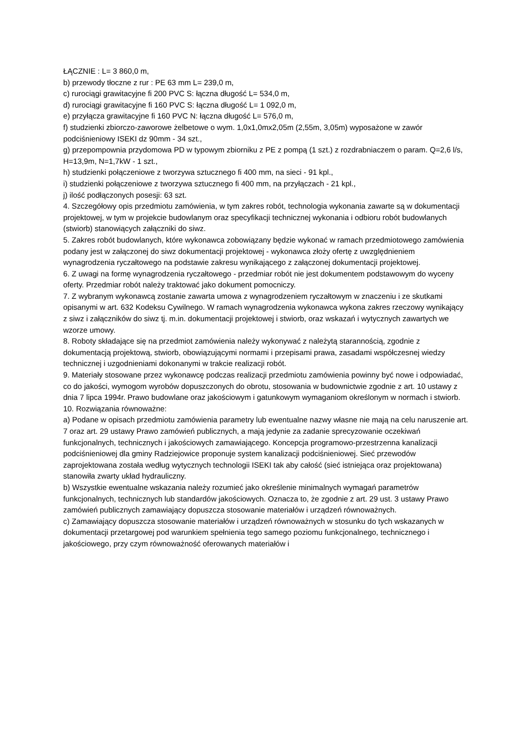ŁĄCZNIE : L= 3 860,0 m,
b) przewody tłoczne z rur : PE 63 mm L= 239,0 m,
c) rurociągi grawitacyjne fi 200 PVC S: łączna długość L= 534,0 m,
d) rurociągi grawitacyjne fi 160 PVC S: łączna długość L= 1 092,0 m,
e) przyłącza grawitacyjne fi 160 PVC N: łączna długość L= 576,0 m,
f) studzienki zbiorczo-zaworowe żelbetowe o wym. 1,0x1,0mx2,05m (2,55m, 3,05m) wyposażone w zawór podciśnieniowy ISEKI dz 90mm - 34 szt.,
g) przepompownia przydomowa PD w typowym zbiorniku z PE z pompą (1 szt.) z rozdrabniaczem o param. Q=2,6 l/s, H=13,9m, N=1,7kW - 1 szt.,
h) studzienki połączeniowe z tworzywa sztucznego fi 400 mm, na sieci - 91 kpl.,
i) studzienki połączeniowe z tworzywa sztucznego fi 400 mm, na przyłączach - 21 kpl.,
j) ilość podłączonych posesji: 63 szt.
4. Szczegółowy opis przedmiotu zamówienia, w tym zakres robót, technologia wykonania zawarte są w dokumentacji projektowej, w tym w projekcie budowlanym oraz specyfikacji technicznej wykonania i odbioru robót budowlanych (stwiorb) stanowiących załączniki do siwz.
5. Zakres robót budowlanych, które wykonawca zobowiązany będzie wykonać w ramach przedmiotowego zamówienia podany jest w załączonej do siwz dokumentacji projektowej - wykonawca złoży ofertę z uwzględnieniem wynagrodzenia ryczałtowego na podstawie zakresu wynikającego z załączonej dokumentacji projektowej.
6. Z uwagi na formę wynagrodzenia ryczałtowego - przedmiar robót nie jest dokumentem podstawowym do wyceny oferty. Przedmiar robót należy traktować jako dokument pomocniczy.
7. Z wybranym wykonawcą zostanie zawarta umowa z wynagrodzeniem ryczałtowym w znaczeniu i ze skutkami opisanymi w art. 632 Kodeksu Cywilnego. W ramach wynagrodzenia wykonawca wykona zakres rzeczowy wynikający z siwz i załączników do siwz tj. m.in. dokumentacji projektowej i stwiorb, oraz wskazań i wytycznych zawartych we wzorze umowy.
8. Roboty składające się na przedmiot zamówienia należy wykonywać z należytą starannością, zgodnie z dokumentacją projektową, stwiorb, obowiązującymi normami i przepisami prawa, zasadami współczesnej wiedzy technicznej i uzgodnieniami dokonanymi w trakcie realizacji robót.
9. Materiały stosowane przez wykonawcę podczas realizacji przedmiotu zamówienia powinny być nowe i odpowiadać, co do jakości, wymogom wyrobów dopuszczonych do obrotu, stosowania w budownictwie zgodnie z art. 10 ustawy z dnia 7 lipca 1994r. Prawo budowlane oraz jakościowym i gatunkowym wymaganiom określonym w normach i stwiorb.
10. Rozwiązania równoważne:
a) Podane w opisach przedmiotu zamówienia parametry lub ewentualne nazwy własne nie mają na celu naruszenie art. 7 oraz art. 29 ustawy Prawo zamówień publicznych, a mają jedynie za zadanie sprecyzowanie oczekiwań funkcjonalnych, technicznych i jakościowych zamawiającego. Koncepcja programowo-przestrzenna kanalizacji podciśnieniowej dla gminy Radziejowice proponuje system kanalizacji podciśnieniowej. Sieć przewodów zaprojektowana została według wytycznych technologii ISEKI tak aby całość (sieć istniejąca oraz projektowana) stanowiła zwarty układ hydrauliczny.
b) Wszystkie ewentualne wskazania należy rozumieć jako określenie minimalnych wymagań parametrów funkcjonalnych, technicznych lub standardów jakościowych. Oznacza to, że zgodnie z art. 29 ust. 3 ustawy Prawo zamówień publicznych zamawiający dopuszcza stosowanie materiałów i urządzeń równoważnych.
c) Zamawiający dopuszcza stosowanie materiałów i urządzeń równoważnych w stosunku do tych wskazanych w dokumentacji przetargowej pod warunkiem spełnienia tego samego poziomu funkcjonalnego, technicznego i jakościowego, przy czym równoważność oferowanych materiałów i